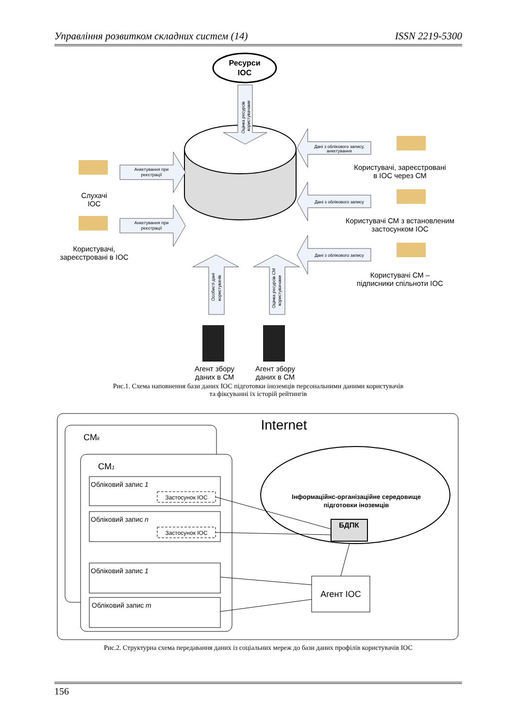Управління розвитком складних систем (14) ISSN 2219-5300
Ресурси
ІОС
Анкетування при
реєстрації
Анкетування при
реєстрації
Дані з облікового запису,
анкетування
Дані з облікового запису
Дані з облікового запису
Оцінка ресурсів
користувачами
Особисті дані
користувачів
Оцінка ресурсів СМ
користувачами
Слухачі
ІОС
Користувачі,
зареєстровані в ІОС
Користувачі, зареєстровані
в ІОС через СМ
Користувачі СМ з встановленим
застосунком ІОС
Користувачі СМ –
підписники спільноти ІОС
Агент збору
даних в СМ
Агент збору
даних в СМ
Рис.1. Схема наповнення бази даних ІОС підготовки іноземців персональними даними користувачів
та фіксуванні їх історій рейтингів
Internet
CMk
CM1
Обліковий запис 1
Застосунок ІОС
Обліковий запис n
Застосунок ІОС
Обліковий запис 1
Обліковий запис m
Інформаційнс-організаційне середовище
підготовки іноземців
БДПК
Агент ІОС
Рис.2. Структурна схема передавання даних із соціальних мереж до бази даних профілів користувачів ІОС
156